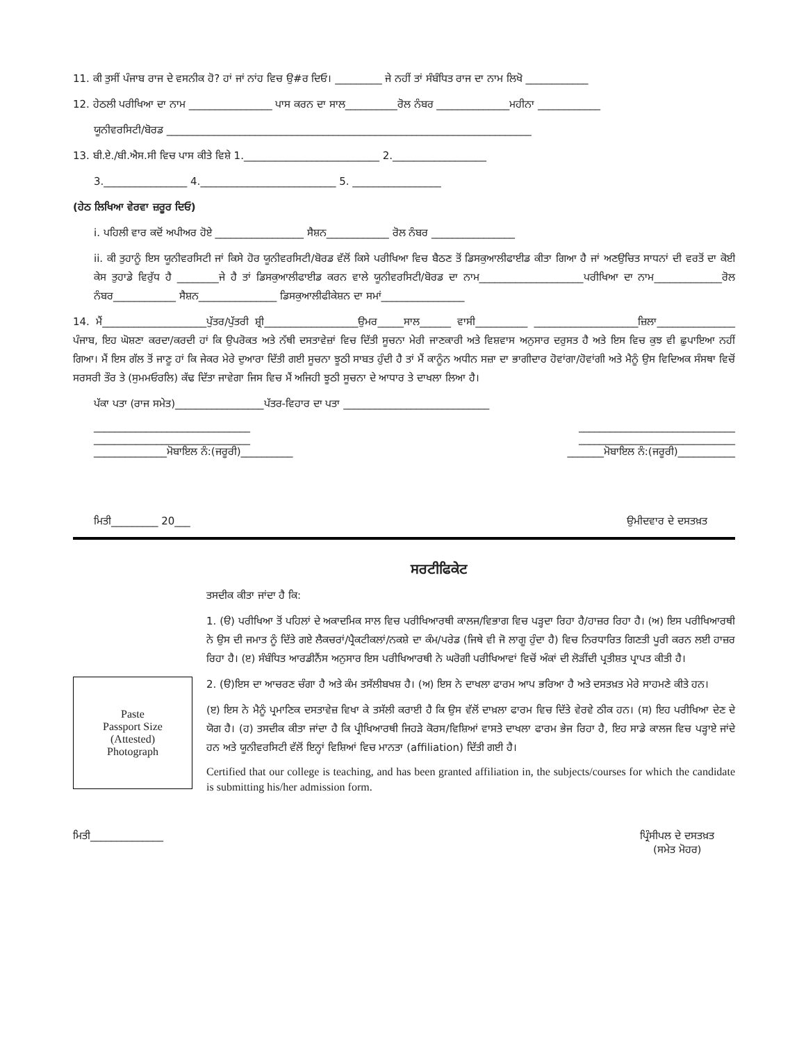11. ਕੀ ਤੁਸੀਂ ਪੰਜਾਬ ਰਾਜ ਦੇ ਵਸਨੀਕ ਹੋ? ਹਾਂ ਜਾਂ ਨਾਂਹ ਵਿਚ ਉ#ਰ ਦਿਓ। _________ ਜੇ ਨਹੀਂ ਤਾਂ ਸੰਬੰਧਿਤ ਰਾਜ ਦਾ ਨਾਮ ਲਿਖੋ ____________
12. ਹੇਠਲੀ ਪਰੀਖਿਆ ਦਾ ਨਾਮ ________________ ਪਾਸ ਕਰਨ ਦਾ ਸਾਲ__________ਰੋਲ ਨੰਬਰ ______________ਮਹੀਨਾ ____________
ਯੂਨੀਵਰਸਿਟੀ/ਬੋਰਡ ______________________________________________________________________
13. ਬੀ.ਏ./ਬੀ.ਐਸ.ਸੀ ਵਿਚ ਪਾਸ ਕੀਤੇ ਵਿਸ਼ੇ 1.__________________________ 2.__________________
3.________________ 4.__________________________ 5. _________________
(ਹੇਠ ਲਿਖਿਆ ਵੇਰਵਾ ਜ਼ਰੂਰ ਦਿਓ)
i. ਪਹਿਲੀ ਵਾਰ ਕਦੋਂ ਅਪੀਅਰ ਹੋਏ _________________ ਸੈਸ਼ਨ____________ ਰੋਲ ਨੰਬਰ ________________
ii. ਕੀ ਤੁਹਾਨੂੰ ਇਸ ਯੂਨੀਵਰਸਿਟੀ ਜਾਂ ਕਿਸੇ ਹੋਰ ਯੂਨੀਵਰਸਿਟੀ/ਬੋਰਡ ਵੱਲੋਂ ਕਿਸੇ ਪਰੀਖਿਆ ਵਿਚ ਬੈਠਣ ਤੋਂ ਡਿਸਕੁਆਲੀਫਾਈਡ ਕੀਤਾ ਗਿਆ ਹੈ ਜਾਂ ਅਣਉਚਿਤ ਸਾਧਨਾਂ ਦੀ ਵਰਤੋਂ ਦਾ ਕੋਈ ਕੇਸ ਤੁਹਾਡੇ ਵਿਰੁੱਧ ਹੈ ________ਜੇ ਹੈ ਤਾਂ ਡਿਸਕੁਆਲੀਫਾਈਡ ਕਰਨ ਵਾਲੇ ਯੂਨੀਵਰਸਿਟੀ/ਬੋਰਡ ਦਾ ਨਾਮ____________________ਪਰੀਖਿਆ ਦਾ ਨਾਮ_____________ਰੋਲ ਨੰਬਰ____________ ਸੈਸ਼ਨ_______________ ਡਿਸਕੁਆਲੀਫੀਕੇਸ਼ਨ ਦਾ ਸਮਾਂ________________
14. ਮੈਂ____________________ਪੁੱਤਰ/ਪੁੱਤਰੀ ਸ਼੍ਰੀ__________________ਉਮਰ_____ਸਾਲ______ ਵਾਸੀ__________ ____________________ਜ਼ਿਲਾ_______________ ਪੰਜਾਬ, ਇਹ ਘੋਸ਼ਣਾ ਕਰਦਾ/ਕਰਦੀ ਹਾਂ ਕਿ ਉਪਰੋਕਤ ਅਤੇ ਨੱਥੀ ਦਸਤਾਵੇਜ਼ਾਂ ਵਿਚ ਦਿੱਤੀ ਸੂਚਨਾ ਮੇਰੀ ਜਾਣਕਾਰੀ ਅਤੇ ਵਿਸ਼ਵਾਸ ਅਨੁਸਾਰ ਦਰੁਸਤ ਹੈ ਅਤੇ ਇਸ ਵਿਚ ਕੁਝ ਵੀ ਛੁਪਾਇਆ ਨਹੀਂ ਗਿਆ। ਮੈਂ ਇਸ ਗੱਲ ਤੋਂ ਜਾਣੂ ਹਾਂ ਕਿ ਜੇਕਰ ਮੇਰੇ ਦੁਆਰਾ ਦਿੱਤੀ ਗਈ ਸੂਚਨਾ ਝੂਠੀ ਸਾਬਤ ਹੁੰਦੀ ਹੈ ਤਾਂ ਮੈਂ ਕਾਨੂੰਨ ਅਧੀਨ ਸਜ਼ਾ ਦਾ ਭਾਗੀਦਾਰ ਹੋਵਾਂਗਾ/ਹੋਵਾਂਗੀ ਅਤੇ ਮੈਨੂੰ ਉਸ ਵਿਦਿਅਕ ਸੰਸਥਾ ਵਿਚੋਂ ਸਰਸਰੀ ਤੌਰ ਤੇ (ਸੁਮਮਓਰਲਿ) ਕੱਢ ਦਿੱਤਾ ਜਾਵੇਗਾ ਜਿਸ ਵਿਚ ਮੈਂ ਅਜਿਹੀ ਝੂਠੀ ਸੂਚਨਾ ਦੇ ਆਧਾਰ ਤੇ ਦਾਖਲਾ ਲਿਆ ਹੈ।
ਪੱਕਾ ਪਤਾ (ਰਾਜ ਸਮੇਤ)_________________ਪੱਤਰ-ਵਿਹਾਰ ਦਾ ਪਤਾ ____________________________
______________________________ ______________________________
______________________________ ______________________________
______________ਮੋਬਾਇਲ ਨੰ:(ਜਰੂਰੀ)__________ _______ਮੋਬਾਇਲ ਨੰ:(ਜਰੂਰੀ)___________
ਮਿਤੀ_________ 20___ ਉਮੀਦਵਾਰ ਦੇ ਦਸਤਖ਼ਤ
ਸਰਟੀਫਿਕੇਟ
Paste
Passport Size
(Attested)
Photograph
ਤਸਦੀਕ ਕੀਤਾ ਜਾਂਦਾ ਹੈ ਕਿ:
1. (ੳ) ਪਰੀਖਿਆ ਤੋਂ ਪਹਿਲਾਂ ਦੇ ਅਕਾਦਮਿਕ ਸਾਲ ਵਿਚ ਪਰੀਖਿਆਰਥੀ ਕਾਲਜ/ਵਿਭਾਗ ਵਿਚ ਪੜ੍ਹਦਾ ਰਿਹਾ ਹੈ/ਹਾਜ਼ਰ ਰਿਹਾ ਹੈ। (ਅ) ਇਸ ਪਰੀਖਿਆਰਥੀ ਨੇ ਉਸ ਦੀ ਜਮਾਤ ਨੂੰ ਦਿੱਤੇ ਗਏ ਲੈਕਚਰਾਂ/ਪ੍ਰੈਕਟੀਕਲਾਂ/ਨਕਸ਼ੇ ਦਾ ਕੰਮ/ਪਰੇਡ (ਜਿਥੇ ਵੀ ਜੋ ਲਾਗੂ ਹੁੰਦਾ ਹੈ) ਵਿਚ ਨਿਰਧਾਰਿਤ ਗਿਣਤੀ ਪੂਰੀ ਕਰਨ ਲਈ ਹਾਜ਼ਰ ਰਿਹਾ ਹੈ। (ੲ) ਸੰਬੰਧਿਤ ਆਰਡੀਨੈਂਸ ਅਨੁਸਾਰ ਇਸ ਪਰੀਖਿਆਰਥੀ ਨੇ ਘਰੋਗੀ ਪਰੀਖਿਆਵਾਂ ਵਿਚੋਂ ਅੰਕਾਂ ਦੀ ਲੋੜੀਂਦੀ ਪ੍ਰਤੀਸ਼ਤ ਪ੍ਰਾਪਤ ਕੀਤੀ ਹੈ।
2. (ੳ)ਇਸ ਦਾ ਆਚਰਣ ਚੰਗਾ ਹੈ ਅਤੇ ਕੰਮ ਤਸੱਲੀਬਖਸ਼ ਹੈ। (ਅ) ਇਸ ਨੇ ਦਾਖਲਾ ਫਾਰਮ ਆਪ ਭਰਿਆ ਹੈ ਅਤੇ ਦਸਤਖ਼ਤ ਮੇਰੇ ਸਾਹਮਣੇ ਕੀਤੇ ਹਨ।
(ੲ) ਇਸ ਨੇ ਮੈਨੂੰ ਪ੍ਰਮਾਣਿਕ ਦਸਤਾਵੇਜ਼ ਵਿਖਾ ਕੇ ਤਸੱਲੀ ਕਰਾਈ ਹੈ ਕਿ ਉਸ ਵੱਲੋਂ ਦਾਖ਼ਲਾ ਫਾਰਮ ਵਿਚ ਦਿੱਤੇ ਵੇਰਵੇ ਠੀਕ ਹਨ। (ਸ) ਇਹ ਪਰੀਖਿਆ ਦੇਣ ਦੇ ਯੋਗ ਹੈ। (ਹ) ਤਸਦੀਕ ਕੀਤਾ ਜਾਂਦਾ ਹੈ ਕਿ ਪ੍ਰੀਖਿਆਰਥੀ ਜਿਹੜੇ ਕੋਰਸ/ਵਿਸ਼ਿਆਂ ਵਾਸਤੇ ਦਾਖਲਾ ਫਾਰਮ ਭੇਜ ਰਿਹਾ ਹੈ, ਇਹ ਸਾਡੇ ਕਾਲਜ ਵਿਚ ਪੜ੍ਹਾਏ ਜਾਂਦੇ ਹਨ ਅਤੇ ਯੂਨੀਵਰਸਿਟੀ ਵੱਲੋਂ ਇਨ੍ਹਾਂ ਵਿਸ਼ਿਆਂ ਵਿਚ ਮਾਨਤਾ (affiliation) ਦਿੱਤੀ ਗਈ ਹੈ।
Certified that our college is teaching, and has been granted affiliation in, the subjects/courses for which the candidate is submitting his/her admission form.
ਮਿਤੀ______________ ਪ੍ਰਿੰਸੀਪਲ ਦੇ ਦਸਤਖ਼ਤ
(ਸਮੇਤ ਮੋਹਰ)